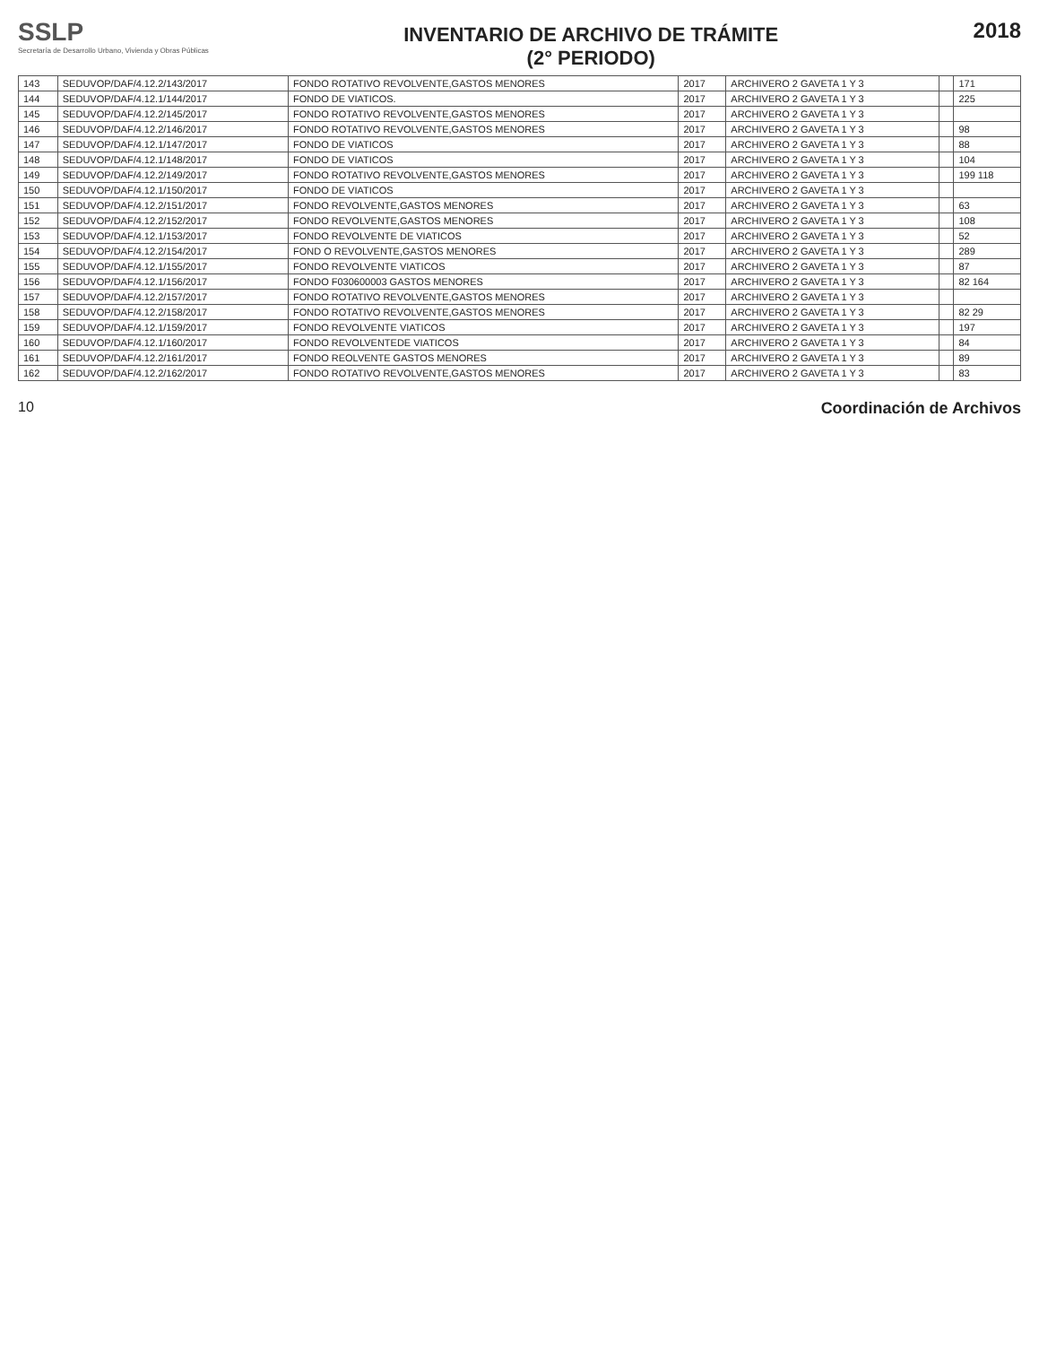SSLP
Secretaría de Desarrollo Urbano, Vivienda y Obras Públicas
INVENTARIO DE ARCHIVO DE TRÁMITE
(2° PERIODO)
2018
| 143 | SEDUVOP/DAF/4.12.2/143/2017 | FONDO ROTATIVO REVOLVENTE,GASTOS MENORES | 2017 | ARCHIVERO 2 GAVETA 1 Y 3 | | 171 |
| 144 | SEDUVOP/DAF/4.12.1/144/2017 | FONDO DE VIATICOS. | 2017 | ARCHIVERO 2 GAVETA 1 Y 3 | | 225 |
| 145 | SEDUVOP/DAF/4.12.2/145/2017 | FONDO ROTATIVO REVOLVENTE,GASTOS MENORES | 2017 | ARCHIVERO 2 GAVETA 1 Y 3 | | |
| 146 | SEDUVOP/DAF/4.12.2/146/2017 | FONDO ROTATIVO REVOLVENTE,GASTOS MENORES | 2017 | ARCHIVERO 2 GAVETA 1 Y 3 | | 98 |
| 147 | SEDUVOP/DAF/4.12.1/147/2017 | FONDO DE VIATICOS | 2017 | ARCHIVERO 2 GAVETA 1 Y 3 | | 88 |
| 148 | SEDUVOP/DAF/4.12.1/148/2017 | FONDO DE VIATICOS | 2017 | ARCHIVERO 2 GAVETA 1 Y 3 | | 104 |
| 149 | SEDUVOP/DAF/4.12.2/149/2017 | FONDO ROTATIVO REVOLVENTE,GASTOS MENORES | 2017 | ARCHIVERO 2 GAVETA 1 Y 3 | | 199 118 |
| 150 | SEDUVOP/DAF/4.12.1/150/2017 | FONDO DE VIATICOS | 2017 | ARCHIVERO 2 GAVETA 1 Y 3 | | |
| 151 | SEDUVOP/DAF/4.12.2/151/2017 | FONDO REVOLVENTE,GASTOS MENORES | 2017 | ARCHIVERO 2 GAVETA 1 Y 3 | | 63 |
| 152 | SEDUVOP/DAF/4.12.2/152/2017 | FONDO REVOLVENTE,GASTOS MENORES | 2017 | ARCHIVERO 2 GAVETA 1 Y 3 | | 108 |
| 153 | SEDUVOP/DAF/4.12.1/153/2017 | FONDO REVOLVENTE DE VIATICOS | 2017 | ARCHIVERO 2 GAVETA 1 Y 3 | | 52 |
| 154 | SEDUVOP/DAF/4.12.2/154/2017 | FOND O REVOLVENTE,GASTOS MENORES | 2017 | ARCHIVERO 2 GAVETA 1 Y 3 | | 289 |
| 155 | SEDUVOP/DAF/4.12.1/155/2017 | FONDO REVOLVENTE VIATICOS | 2017 | ARCHIVERO 2 GAVETA 1 Y 3 | | 87 |
| 156 | SEDUVOP/DAF/4.12.1/156/2017 | FONDO F030600003 GASTOS MENORES | 2017 | ARCHIVERO 2 GAVETA 1 Y 3 | | 82 164 |
| 157 | SEDUVOP/DAF/4.12.2/157/2017 | FONDO ROTATIVO REVOLVENTE,GASTOS MENORES | 2017 | ARCHIVERO 2 GAVETA 1 Y 3 | | |
| 158 | SEDUVOP/DAF/4.12.2/158/2017 | FONDO ROTATIVO REVOLVENTE,GASTOS MENORES | 2017 | ARCHIVERO 2 GAVETA 1 Y 3 | | 82 29 |
| 159 | SEDUVOP/DAF/4.12.1/159/2017 | FONDO REVOLVENTE VIATICOS | 2017 | ARCHIVERO 2 GAVETA 1 Y 3 | | 197 |
| 160 | SEDUVOP/DAF/4.12.1/160/2017 | FONDO REVOLVENTEDE VIATICOS | 2017 | ARCHIVERO 2 GAVETA 1 Y 3 | | 84 |
| 161 | SEDUVOP/DAF/4.12.2/161/2017 | FONDO REOLVENTE GASTOS MENORES | 2017 | ARCHIVERO 2 GAVETA 1 Y 3 | | 89 |
| 162 | SEDUVOP/DAF/4.12.2/162/2017 | FONDO ROTATIVO REVOLVENTE,GASTOS MENORES | 2017 | ARCHIVERO 2 GAVETA 1 Y 3 | | 83 |
10 Coordinación de Archivos